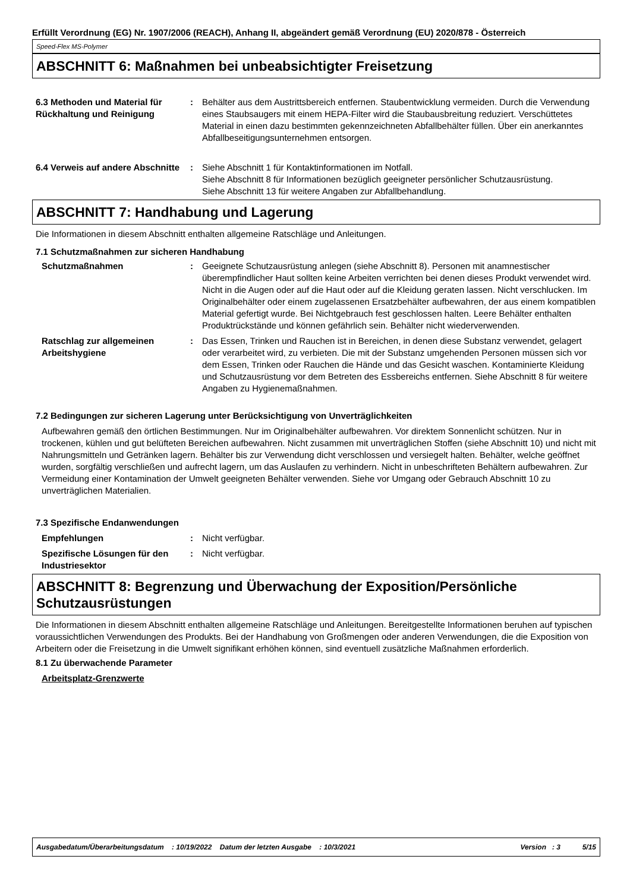Erfüllt Verordnung (EG) Nr. 1907/2006 (REACH), Anhang II, abgeändert gemäß Verordnung (EU) 2020/878 - Österreich
Speed-Flex MS-Polymer
ABSCHNITT 6: Maßnahmen bei unbeabsichtigter Freisetzung
6.3 Methoden und Material für Rückhaltung und Reinigung
: Behälter aus dem Austrittsbereich entfernen. Staubentwicklung vermeiden. Durch die Verwendung eines Staubsaugers mit einem HEPA-Filter wird die Staubausbreitung reduziert. Verschüttetes Material in einen dazu bestimmten gekennzeichneten Abfallbehälter füllen. Über ein anerkanntes Abfallbeseitigungsunternehmen entsorgen.
6.4 Verweis auf andere Abschnitte
: Siehe Abschnitt 1 für Kontaktinformationen im Notfall.
Siehe Abschnitt 8 für Informationen bezüglich geeigneter persönlicher Schutzausrüstung.
Siehe Abschnitt 13 für weitere Angaben zur Abfallbehandlung.
ABSCHNITT 7: Handhabung und Lagerung
Die Informationen in diesem Abschnitt enthalten allgemeine Ratschläge und Anleitungen.
7.1 Schutzmaßnahmen zur sicheren Handhabung
Schutzmaßnahmen : Geeignete Schutzausrüstung anlegen (siehe Abschnitt 8). Personen mit anamnestischer überempfindlicher Haut sollten keine Arbeiten verrichten bei denen dieses Produkt verwendet wird. Nicht in die Augen oder auf die Haut oder auf die Kleidung geraten lassen. Nicht verschlucken. Im Originalbehälter oder einem zugelassenen Ersatzbehälter aufbewahren, der aus einem kompatiblen Material gefertigt wurde. Bei Nichtgebrauch fest geschlossen halten. Leere Behälter enthalten Produktrückstände und können gefährlich sein. Behälter nicht wiederverwenden.
Ratschlag zur allgemeinen Arbeitshygiene
: Das Essen, Trinken und Rauchen ist in Bereichen, in denen diese Substanz verwendet, gelagert oder verarbeitet wird, zu verbieten. Die mit der Substanz umgehenden Personen müssen sich vor dem Essen, Trinken oder Rauchen die Hände und das Gesicht waschen. Kontaminierte Kleidung und Schutzausrüstung vor dem Betreten des Essbereichs entfernen. Siehe Abschnitt 8 für weitere Angaben zu Hygienemaßnahmen.
7.2 Bedingungen zur sicheren Lagerung unter Berücksichtigung von Unverträglichkeiten
Aufbewahren gemäß den örtlichen Bestimmungen. Nur im Originalbehälter aufbewahren. Vor direktem Sonnenlicht schützen. Nur in trockenen, kühlen und gut belüfteten Bereichen aufbewahren. Nicht zusammen mit unverträglichen Stoffen (siehe Abschnitt 10) und nicht mit Nahrungsmitteln und Getränken lagern. Behälter bis zur Verwendung dicht verschlossen und versiegelt halten. Behälter, welche geöffnet wurden, sorgfältig verschließen und aufrecht lagern, um das Auslaufen zu verhindern. Nicht in unbeschrifteten Behältern aufbewahren. Zur Vermeidung einer Kontamination der Umwelt geeigneten Behälter verwenden. Siehe vor Umgang oder Gebrauch Abschnitt 10 zu unverträglichen Materialien.
7.3 Spezifische Endanwendungen
Empfehlungen : Nicht verfügbar.
Spezifische Lösungen für den Industriesektor
: Nicht verfügbar.
ABSCHNITT 8: Begrenzung und Überwachung der Exposition/Persönliche Schutzausrüstungen
Die Informationen in diesem Abschnitt enthalten allgemeine Ratschläge und Anleitungen. Bereitgestellte Informationen beruhen auf typischen voraussichtlichen Verwendungen des Produkts. Bei der Handhabung von Großmengen oder anderen Verwendungen, die die Exposition von Arbeitern oder die Freisetzung in die Umwelt signifikant erhöhen können, sind eventuell zusätzliche Maßnahmen erforderlich.
8.1 Zu überwachende Parameter
Arbeitsplatz-Grenzwerte
Ausgabedatum/Überarbeitungsdatum : 10/19/2022 Datum der letzten Ausgabe : 10/3/2021 Version : 3 5/15